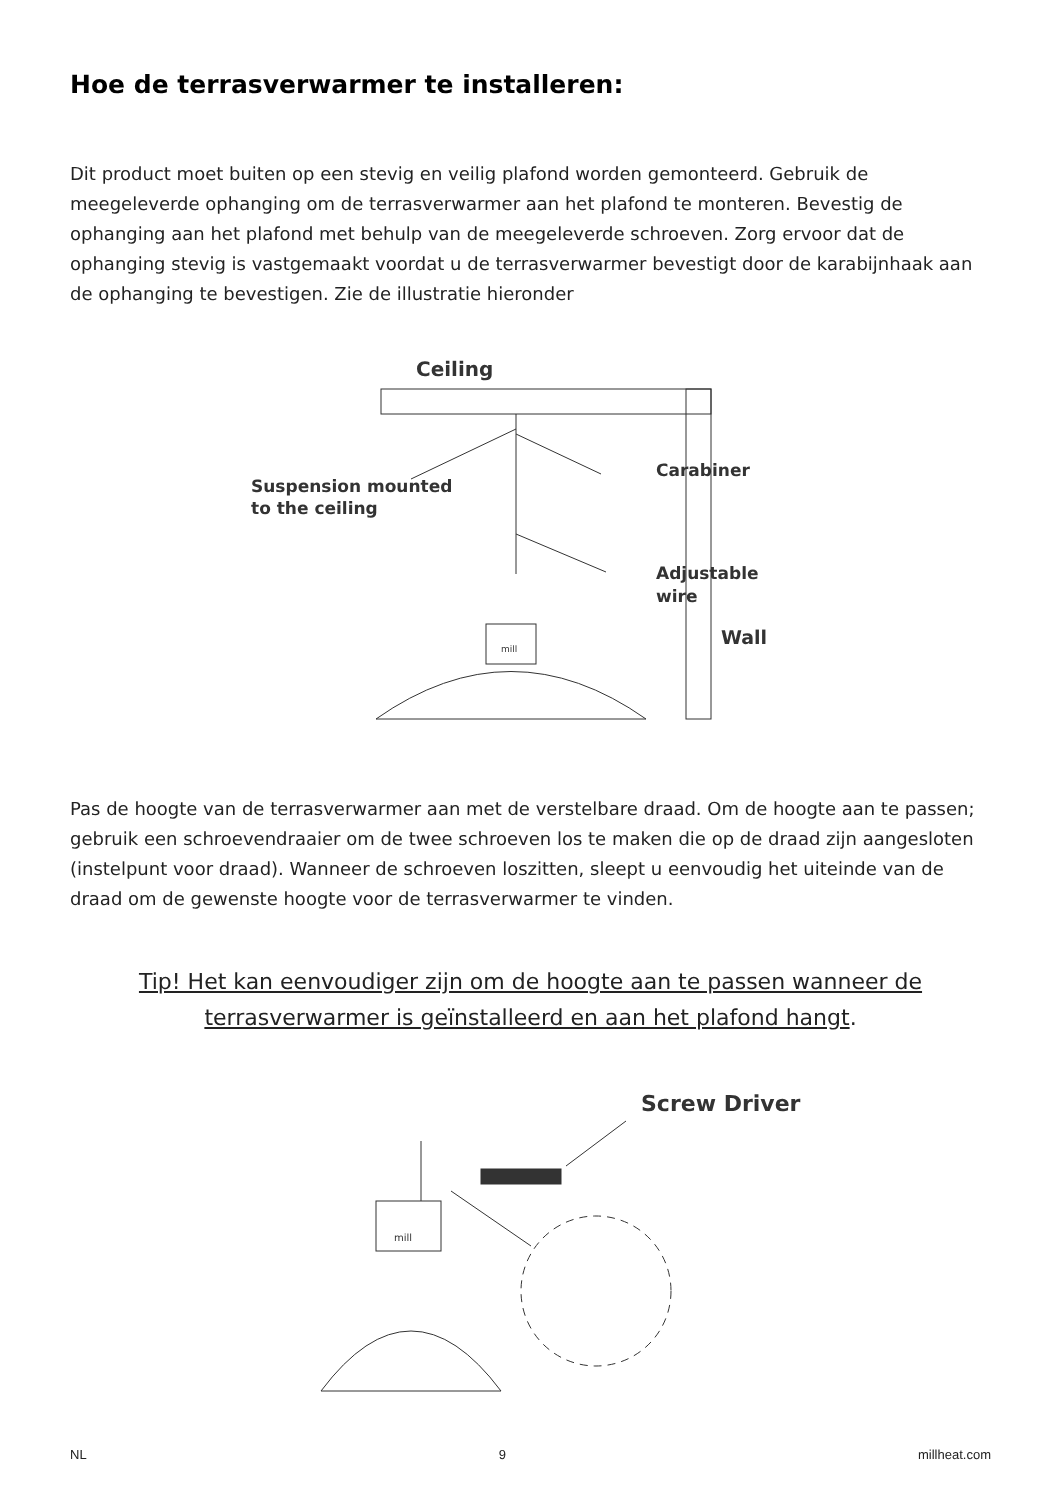Hoe de terrasverwarmer te installeren:
Dit product moet buiten op een stevig en veilig plafond worden gemonteerd. Gebruik de meegeleverde ophanging om de terrasverwarmer aan het plafond te monteren. Bevestig de ophanging aan het plafond met behulp van de meegeleverde schroeven. Zorg ervoor dat de ophanging stevig is vastgemaakt voordat u de terrasverwarmer bevestigt door de karabijnhaak aan de ophanging te bevestigen. Zie de illustratie hieronder
Ceiling
Carabiner
Suspension mounted
to the ceiling
Adjustable
wire
Wall
mill
Pas de hoogte van de terrasverwarmer aan met de verstelbare draad. Om de hoogte aan te passen; gebruik een schroevendraaier om de twee schroeven los te maken die op de draad zijn aangesloten (instelpunt voor draad). Wanneer de schroeven loszitten, sleept u eenvoudig het uiteinde van de draad om de gewenste hoogte voor de terrasverwarmer te vinden.
Tip! Het kan eenvoudiger zijn om de hoogte aan te passen wanneer de terrasverwarmer is geïnstalleerd en aan het plafond hangt.
Screw Driver
mill
NL 9 millheat.com